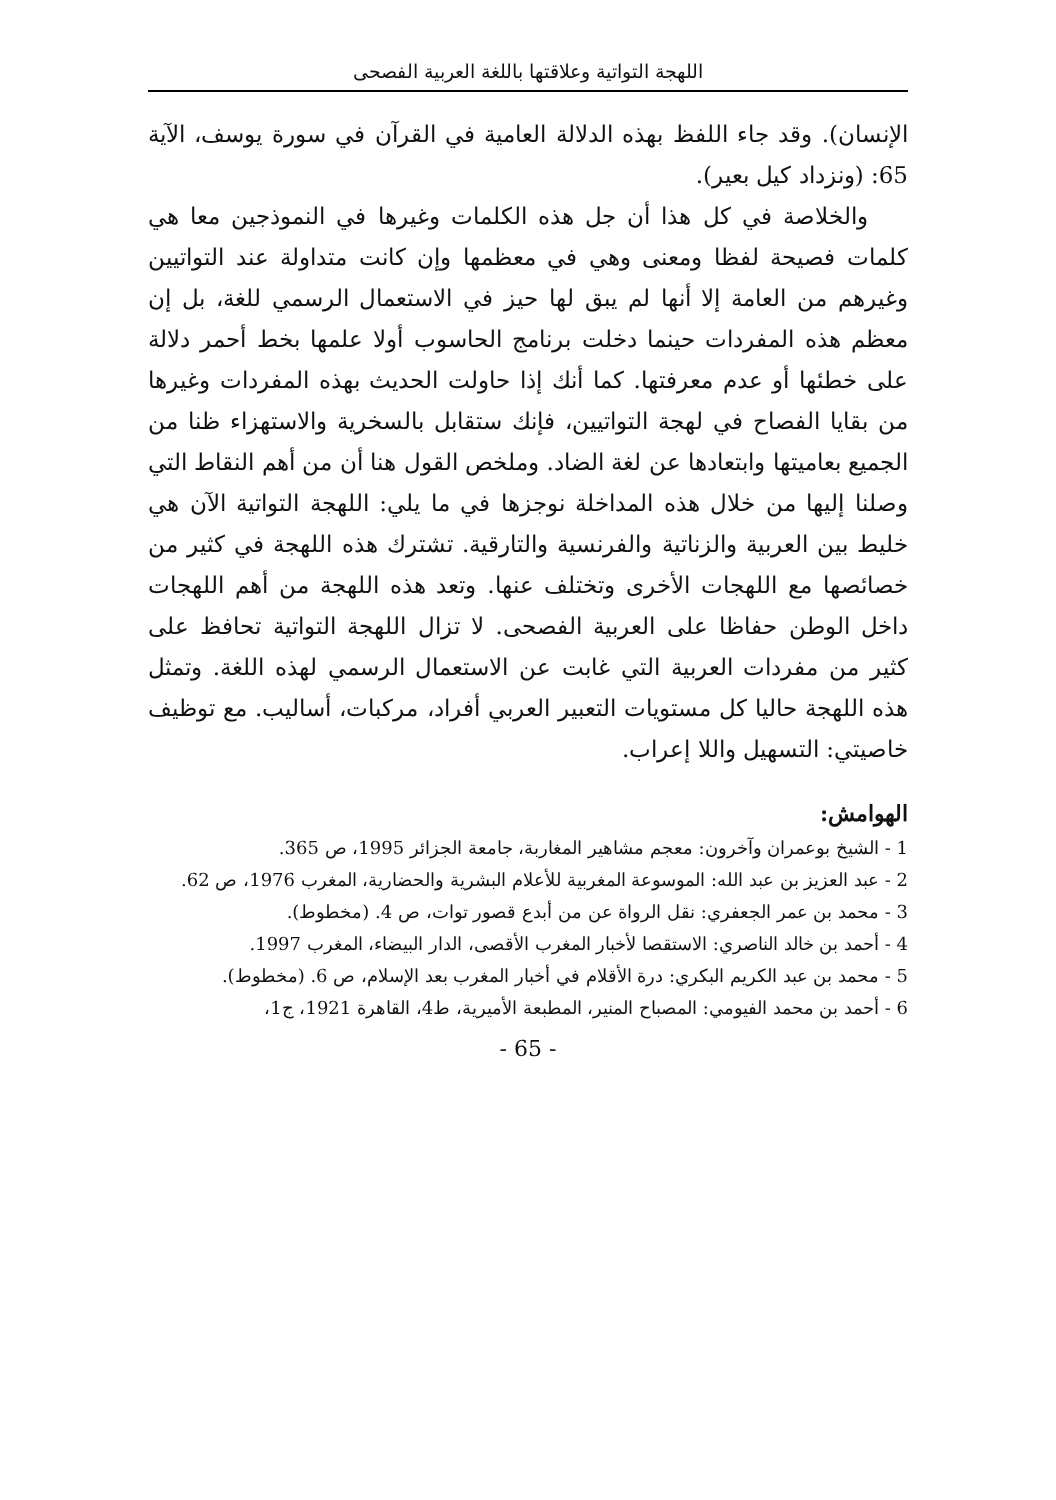اللهجة التواتية وعلاقتها باللغة العربية الفصحى
الإنسان). وقد جاء اللفظ بهذه الدلالة العامية في القرآن في سورة يوسف، الآية 65: (ونزداد كيل بعير).
والخلاصة في كل هذا أن جل هذه الكلمات وغيرها في النموذجين معا هي كلمات فصيحة لفظا ومعنى وهي في معظمها وإن كانت متداولة عند التواتيين وغيرهم من العامة إلا أنها لم يبق لها حيز في الاستعمال الرسمي للغة، بل إن معظم هذه المفردات حينما دخلت برنامج الحاسوب أولا علمها بخط أحمر دلالة على خطئها أو عدم معرفتها. كما أنك إذا حاولت الحديث بهذه المفردات وغيرها من بقايا الفصاح في لهجة التواتيين، فإنك ستقابل بالسخرية والاستهزاء ظنا من الجميع بعاميتها وابتعادها عن لغة الضاد. وملخص القول هنا أن من أهم النقاط التي وصلنا إليها من خلال هذه المداخلة نوجزها في ما يلي: اللهجة التواتية الآن هي خليط بين العربية والزناتية والفرنسية والتارقية. تشترك هذه اللهجة في كثير من خصائصها مع اللهجات الأخرى وتختلف عنها. وتعد هذه اللهجة من أهم اللهجات داخل الوطن حفاظا على العربية الفصحى. لا تزال اللهجة التواتية تحافظ على كثير من مفردات العربية التي غابت عن الاستعمال الرسمي لهذه اللغة. وتمثل هذه اللهجة حاليا كل مستويات التعبير العربي أفراد، مركبات، أساليب. مع توظيف خاصيتي: التسهيل واللا إعراب.
الهوامش:
1 - الشيخ بوعمران وآخرون: معجم مشاهير المغاربة، جامعة الجزائر 1995، ص 365.
2 - عبد العزيز بن عبد الله: الموسوعة المغربية للأعلام البشرية والحضارية، المغرب 1976، ص 62.
3 - محمد بن عمر الجعفري: نقل الرواة عن من أبدع قصور توات، ص 4. (مخطوط).
4 - أحمد بن خالد الناصري: الاستقصا لأخبار المغرب الأقصى، الدار البيضاء، المغرب 1997.
5 - محمد بن عبد الكريم البكري: درة الأقلام في أخبار المغرب بعد الإسلام، ص 6. (مخطوط).
6 - أحمد بن محمد الفيومي: المصباح المنير، المطبعة الأميرية، ط4، القاهرة 1921، ج1،
- 65 -